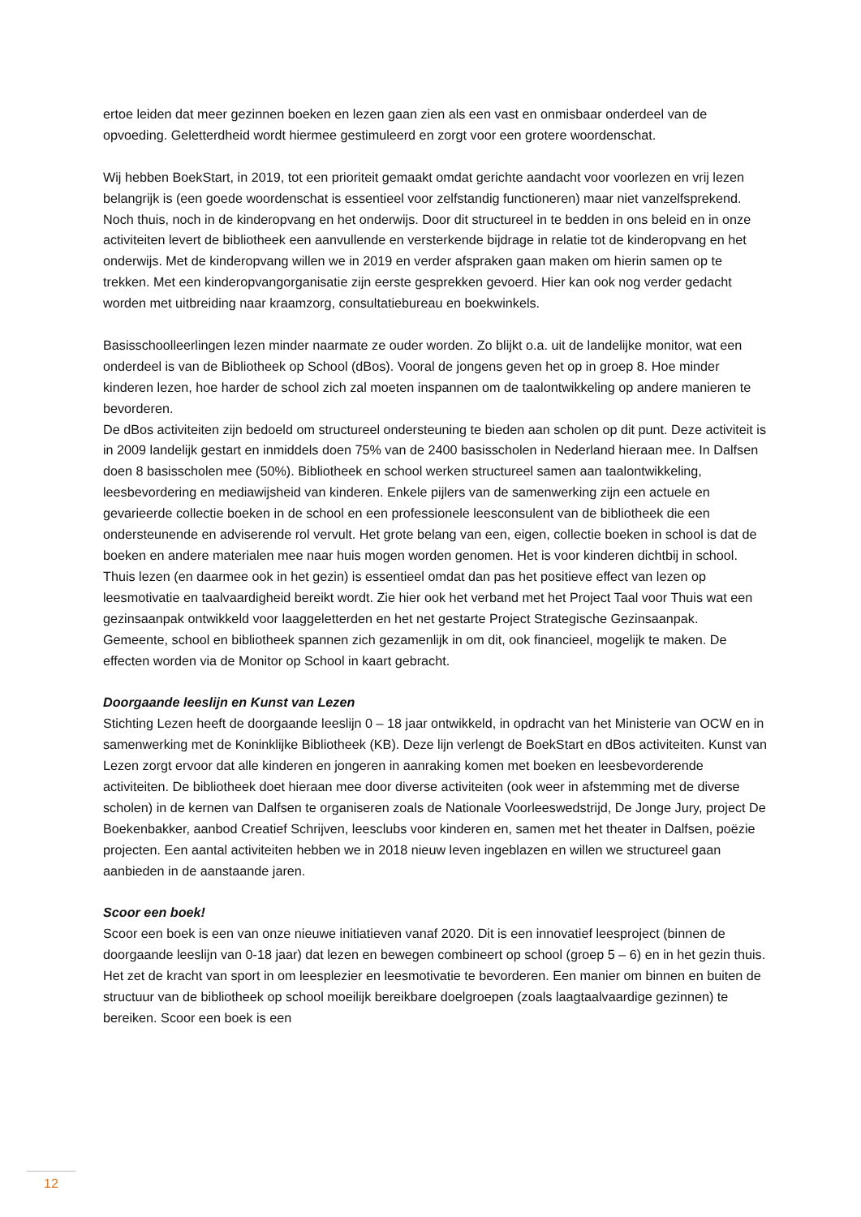ertoe leiden dat meer gezinnen boeken en lezen gaan zien als een vast en onmisbaar onderdeel van de opvoeding. Geletterdheid wordt hiermee gestimuleerd en zorgt voor een grotere woordenschat.
Wij hebben BoekStart, in 2019, tot een prioriteit gemaakt omdat gerichte aandacht voor voorlezen en vrij lezen belangrijk is (een goede woordenschat is essentieel voor zelfstandig functioneren) maar niet vanzelfsprekend. Noch thuis, noch in de kinderopvang en het onderwijs. Door dit structureel in te bedden in ons beleid en in onze activiteiten levert de bibliotheek een aanvullende en versterkende bijdrage in relatie tot de kinderopvang en het onderwijs. Met de kinderopvang willen we in 2019 en verder afspraken gaan maken om hierin samen op te trekken. Met een kinderopvangorganisatie zijn eerste gesprekken gevoerd. Hier kan ook nog verder gedacht worden met uitbreiding naar kraamzorg, consultatiebureau en boekwinkels.
Basisschoolleerlingen lezen minder naarmate ze ouder worden. Zo blijkt o.a. uit de landelijke monitor, wat een onderdeel is van de Bibliotheek op School (dBos). Vooral de jongens geven het op in groep 8. Hoe minder kinderen lezen, hoe harder de school zich zal moeten inspannen om de taalontwikkeling op andere manieren te bevorderen.
De dBos activiteiten zijn bedoeld om structureel ondersteuning te bieden aan scholen op dit punt. Deze activiteit is in 2009 landelijk gestart en inmiddels doen 75% van de 2400 basisscholen in Nederland hieraan mee. In Dalfsen doen 8 basisscholen mee (50%). Bibliotheek en school werken structureel samen aan taalontwikkeling, leesbevordering en mediawijsheid van kinderen. Enkele pijlers van de samenwerking zijn een actuele en gevarieerde collectie boeken in de school en een professionele leesconsulent van de bibliotheek die een ondersteunende en adviserende rol vervult. Het grote belang van een, eigen, collectie boeken in school is dat de boeken en andere materialen mee naar huis mogen worden genomen. Het is voor kinderen dichtbij in school. Thuis lezen (en daarmee ook in het gezin) is essentieel omdat dan pas het positieve effect van lezen op leesmotivatie en taalvaardigheid bereikt wordt. Zie hier ook het verband met het Project Taal voor Thuis wat een gezinsaanpak ontwikkeld voor laaggeletterden en het net gestarte Project Strategische Gezinsaanpak.
Gemeente, school en bibliotheek spannen zich gezamenlijk in om dit, ook financieel, mogelijk te maken. De effecten worden via de Monitor op School in kaart gebracht.
Doorgaande leeslijn en Kunst van Lezen
Stichting Lezen heeft de doorgaande leeslijn 0 – 18 jaar ontwikkeld, in opdracht van het Ministerie van OCW en in samenwerking met de Koninklijke Bibliotheek (KB). Deze lijn verlengt de BoekStart en dBos activiteiten. Kunst van Lezen zorgt ervoor dat alle kinderen en jongeren in aanraking komen met boeken en leesbevorderende activiteiten. De bibliotheek doet hieraan mee door diverse activiteiten (ook weer in afstemming met de diverse scholen) in de kernen van Dalfsen te organiseren zoals de Nationale Voorleeswedstrijd, De Jonge Jury, project De Boekenbakker, aanbod Creatief Schrijven, leesclubs voor kinderen en, samen met het theater in Dalfsen, poëzie projecten. Een aantal activiteiten hebben we in 2018 nieuw leven ingeblazen en willen we structureel gaan aanbieden in de aanstaande jaren.
Scoor een boek!
Scoor een boek is een van onze nieuwe initiatieven vanaf 2020. Dit is een innovatief leesproject (binnen de doorgaande leeslijn van 0-18 jaar) dat lezen en bewegen combineert op school (groep 5 – 6) en in het gezin thuis. Het zet de kracht van sport in om leesplezier en leesmotivatie te bevorderen. Een manier om binnen en buiten de structuur van de bibliotheek op school moeilijk bereikbare doelgroepen (zoals laagtaalvaardige gezinnen) te bereiken. Scoor een boek is een
12